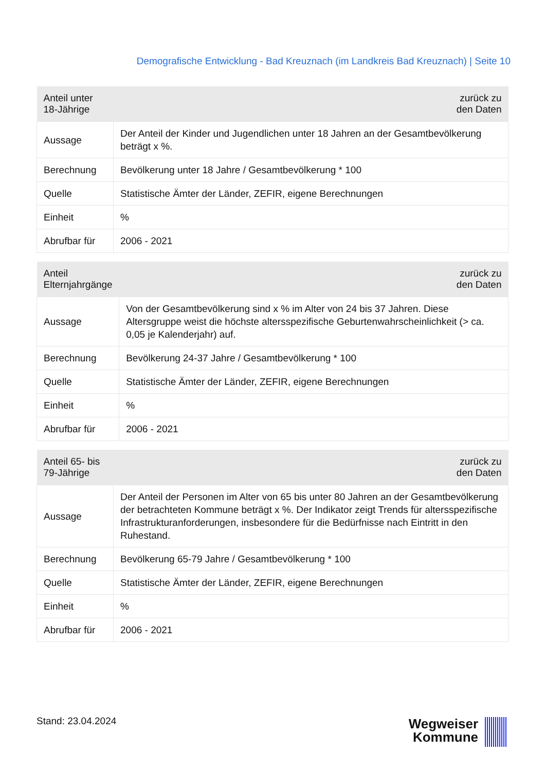Demografische Entwicklung - Bad Kreuznach (im Landkreis Bad Kreuznach) | Seite 10
| Anteil unter 18-Jährige | zurück zu den Daten |
| --- | --- |
| Aussage | Der Anteil der Kinder und Jugendlichen unter 18 Jahren an der Gesamtbevölkerung beträgt x %. |
| Berechnung | Bevölkerung unter 18 Jahre / Gesamtbevölkerung * 100 |
| Quelle | Statistische Ämter der Länder, ZEFIR, eigene Berechnungen |
| Einheit | % |
| Abrufbar für | 2006 - 2021 |
| Anteil Elternjahrgänge | zurück zu den Daten |
| --- | --- |
| Aussage | Von der Gesamtbevölkerung sind x % im Alter von 24 bis 37 Jahren. Diese Altersgruppe weist die höchste altersspezifische Geburtenwahrscheinlichkeit (> ca. 0,05 je Kalenderjahr) auf. |
| Berechnung | Bevölkerung 24-37 Jahre / Gesamtbevölkerung * 100 |
| Quelle | Statistische Ämter der Länder, ZEFIR, eigene Berechnungen |
| Einheit | % |
| Abrufbar für | 2006 - 2021 |
| Anteil 65- bis 79-Jährige | zurück zu den Daten |
| --- | --- |
| Aussage | Der Anteil der Personen im Alter von 65 bis unter 80 Jahren an der Gesamtbevölkerung der betrachteten Kommune beträgt x %. Der Indikator zeigt Trends für altersspezifische Infrastrukturanforderungen, insbesondere für die Bedürfnisse nach Eintritt in den Ruhestand. |
| Berechnung | Bevölkerung 65-79 Jahre / Gesamtbevölkerung * 100 |
| Quelle | Statistische Ämter der Länder, ZEFIR, eigene Berechnungen |
| Einheit | % |
| Abrufbar für | 2006 - 2021 |
Stand: 23.04.2024
Wegweiser
Kommune